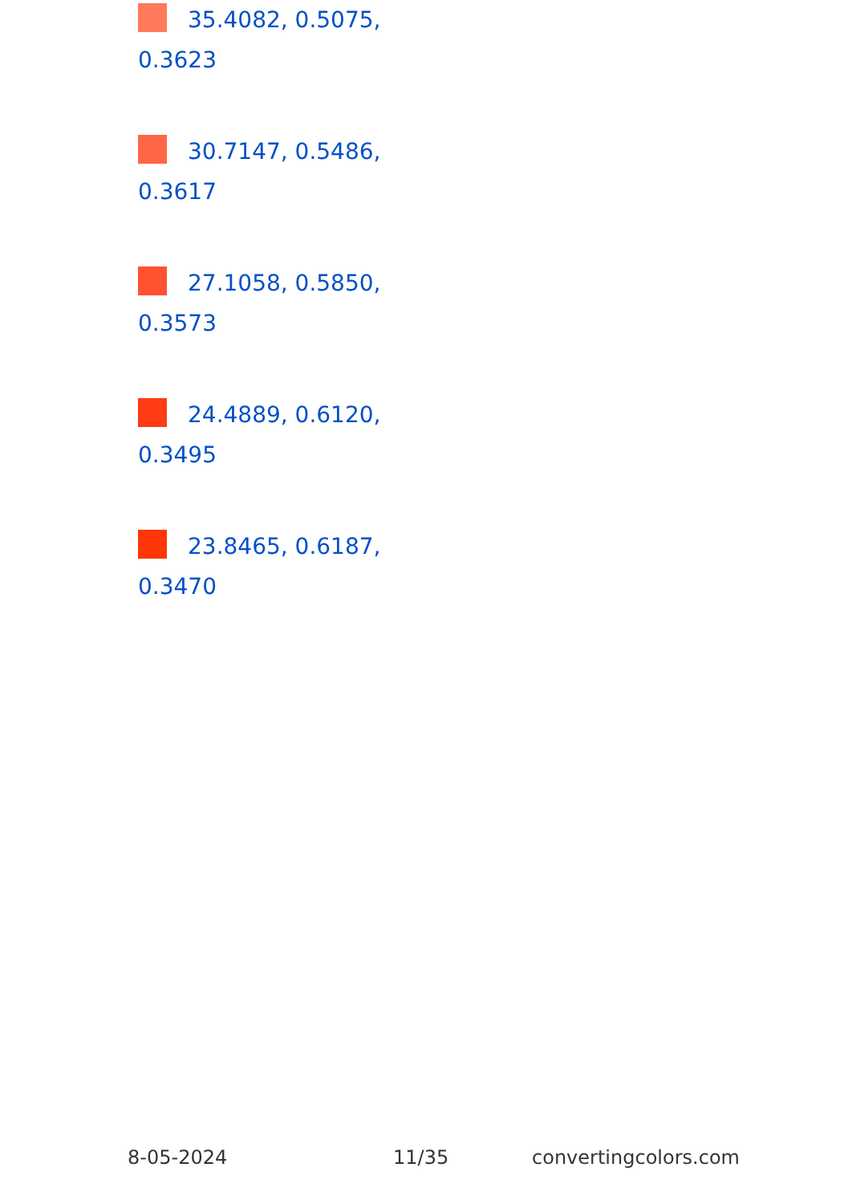35.4082, 0.5075, 0.3623
30.7147, 0.5486, 0.3617
27.1058, 0.5850, 0.3573
24.4889, 0.6120, 0.3495
23.8465, 0.6187, 0.3470
8-05-2024 11/35 convertingcolors.com